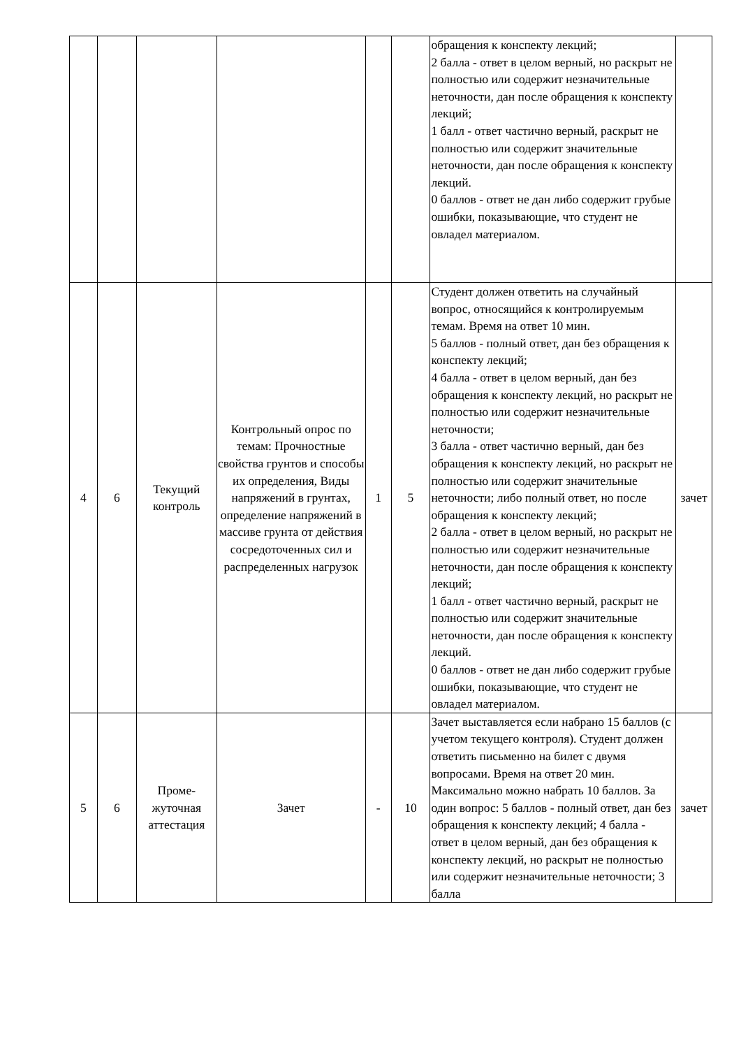| | | | | | | обращения к конспекту лекций; 2 балла - ответ в целом верный, но раскрыт не полностью или содержит незначительные неточности, дан после обращения к конспекту лекций; 1 балл - ответ частично верный, раскрыт не полностью или содержит значительные неточности, дан после обращения к конспекту лекций. 0 баллов - ответ не дан либо содержит грубые ошибки, показывающие, что студент не овладел материалом. | |
| 4 | 6 | Текущий контроль | Контрольный опрос по темам: Прочностные свойства грунтов и способы их определения, Виды напряжений в грунтах, определение напряжений в массиве грунта от действия сосредоточенных сил и распределенных нагрузок | 1 | 5 | Студент должен ответить на случайный вопрос, относящийся к контролируемым темам. Время на ответ 10 мин. 5 баллов - полный ответ, дан без обращения к конспекту лекций; 4 балла - ответ в целом верный, дан без обращения к конспекту лекций, но раскрыт не полностью или содержит незначительные неточности; 3 балла - ответ частично верный, дан без обращения к конспекту лекций, но раскрыт не полностью или содержит значительные неточности; либо полный ответ, но после обращения к конспекту лекций; 2 балла - ответ в целом верный, но раскрыт не полностью или содержит незначительные неточности, дан после обращения к конспекту лекций; 1 балл - ответ частично верный, раскрыт не полностью или содержит значительные неточности, дан после обращения к конспекту лекций. 0 баллов - ответ не дан либо содержит грубые ошибки, показывающие, что студент не овладел материалом. | зачет |
| 5 | 6 | Проме-жуточная аттестация | Зачет | - | 10 | Зачет выставляется если набрано 15 баллов (с учетом текущего контроля). Студент должен ответить письменно на билет с двумя вопросами. Время на ответ 20 мин. Максимально можно набрать 10 баллов. За один вопрос: 5 баллов - полный ответ, дан без обращения к конспекту лекций; 4 балла - ответ в целом верный, дан без обращения к конспекту лекций, но раскрыт не полностью или содержит незначительные неточности; 3 балла | зачет |